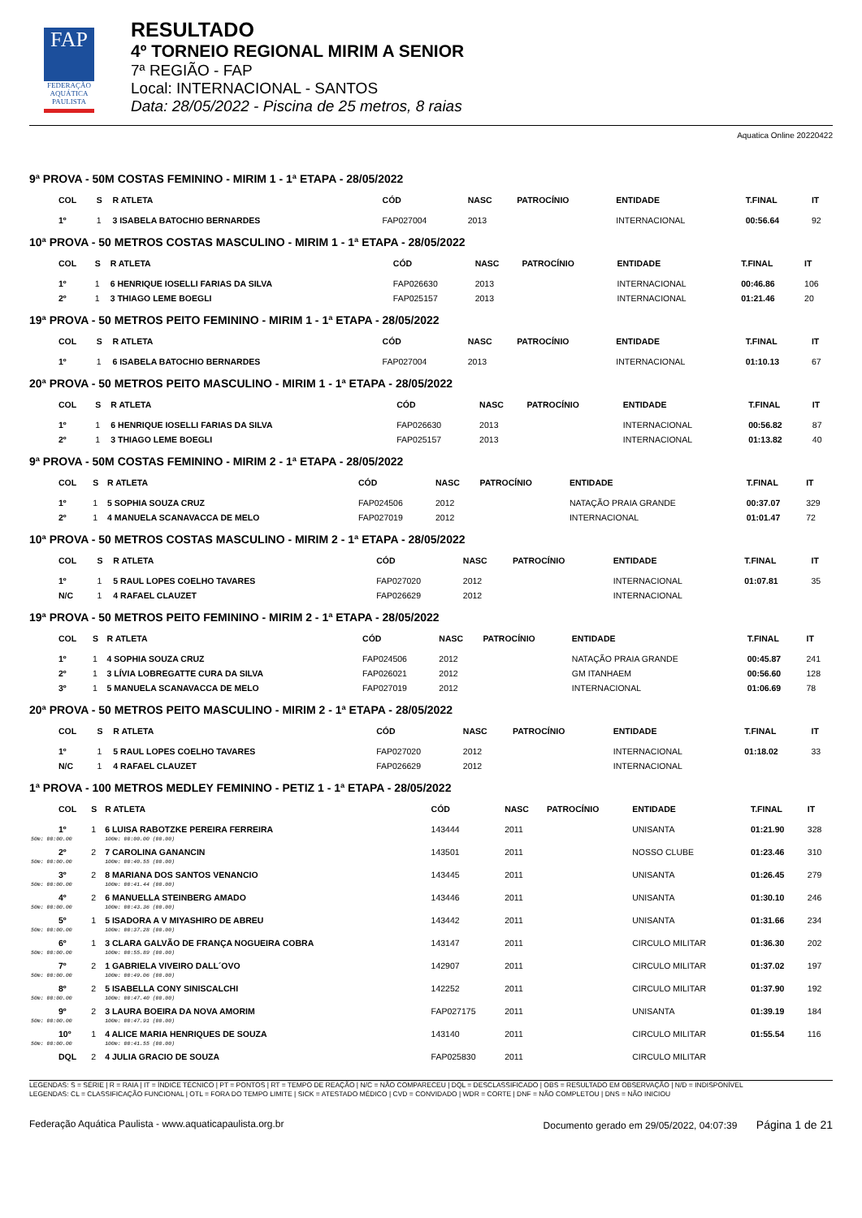FAP
FEDERAÇÃO AQUÁTICA PAULISTA
RESULTADO
4º TORNEIO REGIONAL MIRIM A SENIOR
7ª REGIÃO - FAP
Local: INTERNACIONAL - SANTOS
Data: 28/05/2022 - Piscina de 25 metros, 8 raias
Aquatica Online 20220422
9ª PROVA - 50M COSTAS FEMININO - MIRIM 1 - 1ª ETAPA - 28/05/2022
| | COL | S | R ATLETA | CÓD | NASC | PATROCÍNIO | ENTIDADE | T.FINAL | IT |
| --- | --- | --- | --- | --- | --- | --- | --- | --- | --- |
| | 1º | 1 | 3 ISABELA BATOCHIO BERNARDES | FAP027004 | 2013 | | INTERNACIONAL | 00:56.64 | 92 |
10ª PROVA - 50 METROS COSTAS MASCULINO - MIRIM 1 - 1ª ETAPA - 28/05/2022
| | COL | S | R ATLETA | CÓD | NASC | PATROCÍNIO | ENTIDADE | T.FINAL | IT |
| --- | --- | --- | --- | --- | --- | --- | --- | --- | --- |
| | 1º | 1 | 6 HENRIQUE IOSELLI FARIAS DA SILVA | FAP026630 | 2013 | | INTERNACIONAL | 00:46.86 | 106 |
| | 2º | 1 | 3 THIAGO LEME BOEGLI | FAP025157 | 2013 | | INTERNACIONAL | 01:21.46 | 20 |
19ª PROVA - 50 METROS PEITO FEMININO - MIRIM 1 - 1ª ETAPA - 28/05/2022
| | COL | S | R ATLETA | CÓD | NASC | PATROCÍNIO | ENTIDADE | T.FINAL | IT |
| --- | --- | --- | --- | --- | --- | --- | --- | --- | --- |
| | 1º | 1 | 6 ISABELA BATOCHIO BERNARDES | FAP027004 | 2013 | | INTERNACIONAL | 01:10.13 | 67 |
20ª PROVA - 50 METROS PEITO MASCULINO - MIRIM 1 - 1ª ETAPA - 28/05/2022
| | COL | S | R ATLETA | CÓD | NASC | PATROCÍNIO | ENTIDADE | T.FINAL | IT |
| --- | --- | --- | --- | --- | --- | --- | --- | --- | --- |
| | 1º | 1 | 6 HENRIQUE IOSELLI FARIAS DA SILVA | FAP026630 | 2013 | | INTERNACIONAL | 00:56.82 | 87 |
| | 2º | 1 | 3 THIAGO LEME BOEGLI | FAP025157 | 2013 | | INTERNACIONAL | 01:13.82 | 40 |
9ª PROVA - 50M COSTAS FEMININO - MIRIM 2 - 1ª ETAPA - 28/05/2022
| | COL | S | R ATLETA | CÓD | NASC | PATROCÍNIO | ENTIDADE | T.FINAL | IT |
| --- | --- | --- | --- | --- | --- | --- | --- | --- | --- |
| | 1º | 1 | 5 SOPHIA SOUZA CRUZ | FAP024506 | 2012 | | NATAÇÃO PRAIA GRANDE | 00:37.07 | 329 |
| | 2º | 1 | 4 MANUELA SCANAVACCA DE MELO | FAP027019 | 2012 | | INTERNACIONAL | 01:01.47 | 72 |
10ª PROVA - 50 METROS COSTAS MASCULINO - MIRIM 2 - 1ª ETAPA - 28/05/2022
| | COL | S | R ATLETA | CÓD | NASC | PATROCÍNIO | ENTIDADE | T.FINAL | IT |
| --- | --- | --- | --- | --- | --- | --- | --- | --- | --- |
| | 1º | 1 | 5 RAUL LOPES COELHO TAVARES | FAP027020 | 2012 | | INTERNACIONAL | 01:07.81 | 35 |
| | N/C | 1 | 4 RAFAEL CLAUZET | FAP026629 | 2012 | | INTERNACIONAL | | |
19ª PROVA - 50 METROS PEITO FEMININO - MIRIM 2 - 1ª ETAPA - 28/05/2022
| | COL | S | R ATLETA | CÓD | NASC | PATROCÍNIO | ENTIDADE | T.FINAL | IT |
| --- | --- | --- | --- | --- | --- | --- | --- | --- | --- |
| | 1º | 1 | 4 SOPHIA SOUZA CRUZ | FAP024506 | 2012 | | NATAÇÃO PRAIA GRANDE | 00:45.87 | 241 |
| | 2º | 1 | 3 LÍVIA LOBREGATTE CURA DA SILVA | FAP026021 | 2012 | | GM ITANHAEM | 00:56.60 | 128 |
| | 3º | 1 | 5 MANUELA SCANAVACCA DE MELO | FAP027019 | 2012 | | INTERNACIONAL | 01:06.69 | 78 |
20ª PROVA - 50 METROS PEITO MASCULINO - MIRIM 2 - 1ª ETAPA - 28/05/2022
| | COL | S | R ATLETA | CÓD | NASC | PATROCÍNIO | ENTIDADE | T.FINAL | IT |
| --- | --- | --- | --- | --- | --- | --- | --- | --- | --- |
| | 1º | 1 | 5 RAUL LOPES COELHO TAVARES | FAP027020 | 2012 | | INTERNACIONAL | 01:18.02 | 33 |
| | N/C | 1 | 4 RAFAEL CLAUZET | FAP026629 | 2012 | | INTERNACIONAL | | |
1ª PROVA - 100 METROS MEDLEY FEMININO - PETIZ 1 - 1ª ETAPA - 28/05/2022
| | COL | S | R ATLETA | CÓD | NASC | PATROCÍNIO | ENTIDADE | T.FINAL | IT |
| --- | --- | --- | --- | --- | --- | --- | --- | --- | --- |
| | 1º | 1 | 6 LUISA RABOTZKE PEREIRA FERREIRA | 143444 | 2011 | | UNISANTA | 01:21.90 | 328 |
| 50m: 00:00.00 | | | 100m: 00:00.00 (00.00) | | | | | | |
| | 2º | 2 | 7 CAROLINA GANANCIN | 143501 | 2011 | | NOSSO CLUBE | 01:23.46 | 310 |
| 50m: 00:00.00 | | | 100m: 00:40.55 (00.00) | | | | | | |
| | 3º | 2 | 8 MARIANA DOS SANTOS VENANCIO | 143445 | 2011 | | UNISANTA | 01:26.45 | 279 |
| 50m: 00:00.00 | | | 100m: 00:41.44 (00.00) | | | | | | |
| | 4º | 2 | 6 MANUELLA STEINBERG AMADO | 143446 | 2011 | | UNISANTA | 01:30.10 | 246 |
| 50m: 00:00.00 | | | 100m: 00:43.36 (00.00) | | | | | | |
| | 5º | 1 | 5 ISADORA A V MIYASHIRO DE ABREU | 143442 | 2011 | | UNISANTA | 01:31.66 | 234 |
| 50m: 00:00.00 | | | 100m: 00:37.28 (00.00) | | | | | | |
| | 6º | 1 | 3 CLARA GALVÃO DE FRANÇA NOGUEIRA COBRA | 143147 | 2011 | | CIRCULO MILITAR | 01:36.30 | 202 |
| 50m: 00:00.00 | | | 100m: 00:55.89 (00.00) | | | | | | |
| | 7º | 2 | 1 GABRIELA VIVEIRO DALL´OVO | 142907 | 2011 | | CIRCULO MILITAR | 01:37.02 | 197 |
| 50m: 00:00.00 | | | 100m: 00:49.06 (00.00) | | | | | | |
| | 8º | 2 | 5 ISABELLA CONY SINISCALCHI | 142252 | 2011 | | CIRCULO MILITAR | 01:37.90 | 192 |
| 50m: 00:00.00 | | | 100m: 00:47.40 (00.00) | | | | | | |
| | 9º | 2 | 3 LAURA BOEIRA DA NOVA AMORIM | FAP027175 | 2011 | | UNISANTA | 01:39.19 | 184 |
| 50m: 00:00.00 | | | 100m: 00:47.91 (00.00) | | | | | | |
| | 10º | 1 | 4 ALICE MARIA HENRIQUES DE SOUZA | 143140 | 2011 | | CIRCULO MILITAR | 01:55.54 | 116 |
| 50m: 00:00.00 | | | 100m: 00:41.55 (00.00) | | | | | | |
| | DQL | 2 | 4 JULIA GRACIO DE SOUZA | FAP025830 | 2011 | | CIRCULO MILITAR | | |
LEGENDAS: S = SÉRIE | R = RAIA | IT = ÍNDICE TÉCNICO | PT = PONTOS | RT = TEMPO DE REAÇÃO | N/C = NÃO COMPARECEU | DQL = DESCLASSIFICADO | OBS = RESULTADO EM OBSERVAÇÃO | N/D = INDISPONÍVEL
LEGENDAS: CL = CLASSIFICAÇÃO FUNCIONAL | OTL = FORA DO TEMPO LIMITE | SICK = ATESTADO MÉDICO | CVD = CONVIDADO | WDR = CORTE | DNF = NÃO COMPLETOU | DNS = NÃO INICIOU
Federação Aquática Paulista - www.aquaticapaulista.org.br Documento gerado em 29/05/2022, 04:07:39 Página 1 de 21